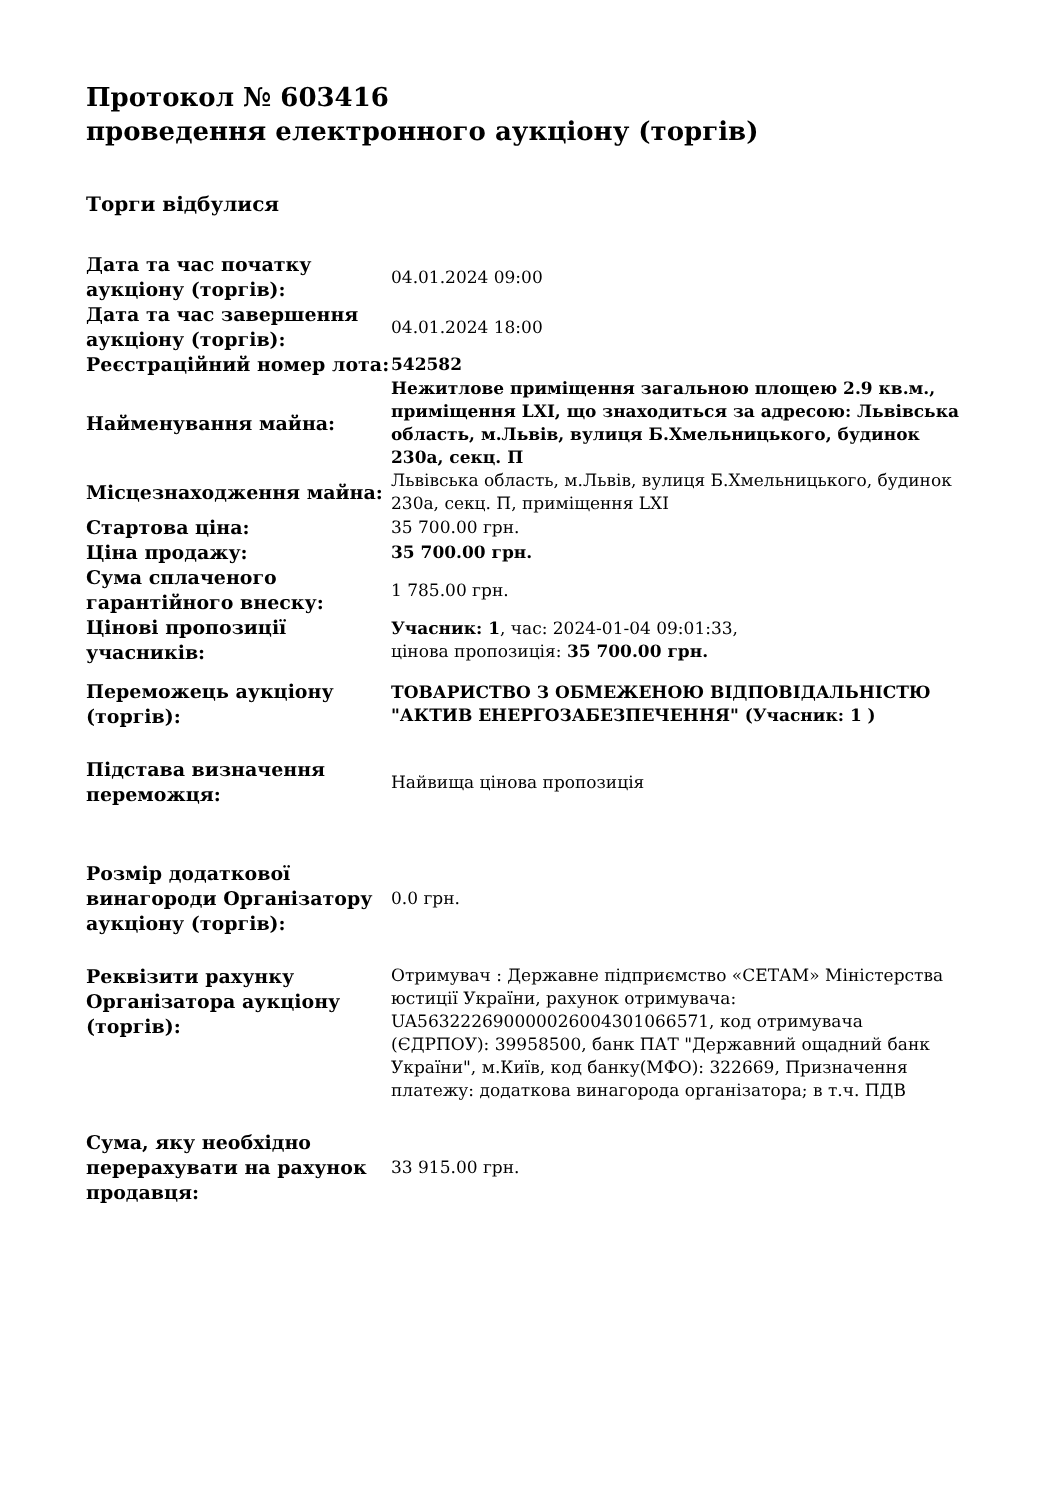Протокол № 603416
проведення електронного аукціону (торгів)
Торги відбулися
| Дата та час початку аукціону (торгів): | 04.01.2024 09:00 |
| Дата та час завершення аукціону (торгів): | 04.01.2024 18:00 |
| Реєстраційний номер лота: | 542582 |
| Найменування майна: | Нежитлове приміщення загальною площею 2.9 кв.м., приміщення LXI, що знаходиться за адресою: Львівська область, м.Львів, вулиця Б.Хмельницького, будинок 230а, секц. П |
| Місцезнаходження майна: | Львівська область, м.Львів, вулиця Б.Хмельницького, будинок 230а, секц. П, приміщення LXI |
| Стартова ціна: | 35 700.00 грн. |
| Ціна продажу: | 35 700.00 грн. |
| Сума сплаченого гарантійного внеску: | 1 785.00 грн. |
| Цінові пропозиції учасників: | Учасник: 1 , час: 2024-01-04 09:01:33, цінова пропозиція: 35 700.00 грн. |
| Переможець аукціону (торгів): | ТОВАРИСТВО З ОБМЕЖЕНОЮ ВІДПОВІДАЛЬНІСТЮ "АКТИВ ЕНЕРГОЗАБЕЗПЕЧЕННЯ" (Учасник: 1 ) |
| Підстава визначення переможця: | Найвища цінова пропозиція |
| Розмір додаткової винагороди Організатору аукціону (торгів): | 0.0 грн. |
| Реквізити рахунку Організатора аукціону (торгів): | Отримувач : Державне підприємство «СЕТАМ» Міністерства юстиції України, рахунок отримувача: UA563222690000026004301066571, код отримувача (ЄДРПОУ): 39958500, банк ПАТ "Державний ощадний банк України", м.Київ, код банку(МФО): 322669, Призначення платежу: додаткова винагорода організатора; в т.ч. ПДВ |
| Сума, яку необхідно перерахувати на рахунок продавця: | 33 915.00 грн. |